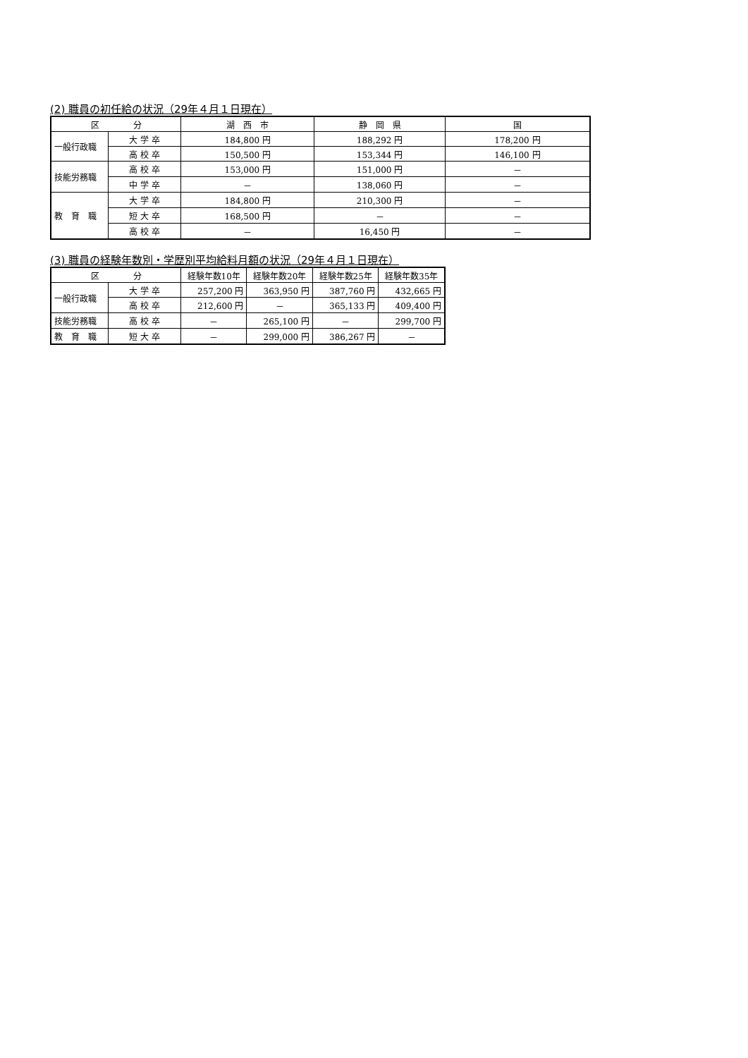(2) 職員の初任給の状況（29年４月１日現在）
| 区 分 | | 湖 西 市 | 静 岡 県 | 国 |
| --- | --- | --- | --- | --- |
| 一般行政職 | 大 学 卒 | 184,800 円 | 188,292 円 | 178,200 円 |
| | 高 校 卒 | 150,500 円 | 153,344 円 | 146,100 円 |
| 技能労務職 | 高 校 卒 | 153,000 円 | 151,000 円 | － |
| | 中 学 卒 | － | 138,060 円 | － |
| 教 育 職 | 大 学 卒 | 184,800 円 | 210,300 円 | － |
| | 短 大 卒 | 168,500 円 | － | － |
| | 高 校 卒 | － | 16,450 円 | － |
(3) 職員の経験年数別・学歴別平均給料月額の状況（29年４月１日現在）
| 区 分 | | 経験年数10年 | 経験年数20年 | 経験年数25年 | 経験年数35年 |
| --- | --- | --- | --- | --- | --- |
| 一般行政職 | 大 学 卒 | 257,200 円 | 363,950 円 | 387,760 円 | 432,665 円 |
| | 高 校 卒 | 212,600 円 | － | 365,133 円 | 409,400 円 |
| 技能労務職 | 高 校 卒 | － | 265,100 円 | － | 299,700 円 |
| 教 育 職 | 短 大 卒 | － | 299,000 円 | 386,267 円 | － |